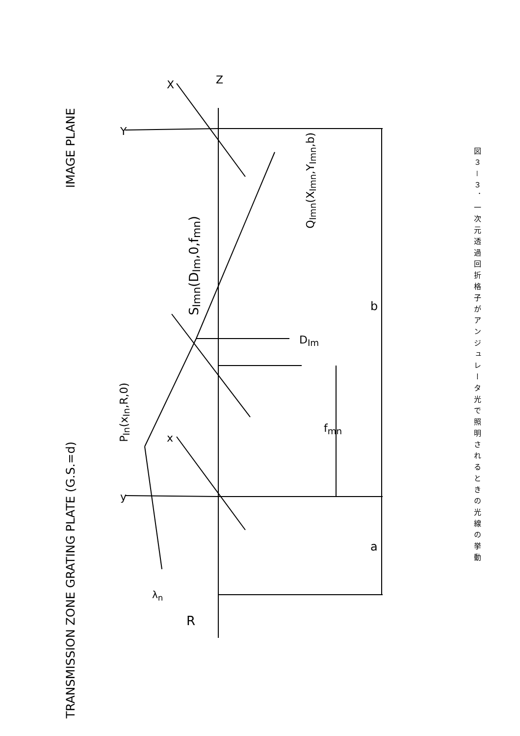IMAGE PLANE
TRANSMISSION ZONE GRATING PLATE (G.S.=d)
P<sub>In</sub>(x<sub>In</sub>,R,0)
S<sub>Imn</sub>(D<sub>Im</sub>,0,f<sub>mn</sub>)
Q<sub>Imn</sub>(X<sub>Imn</sub>,Y<sub>Imn</sub>,b)
D<sub>Im</sub>
f<sub>mn</sub>
b
a
R
λ<sub>n</sub>
Z
X
x
Y
y
図３－３．一次元透過回折格子がアンジュレータ光で照明されるときの光線の挙動